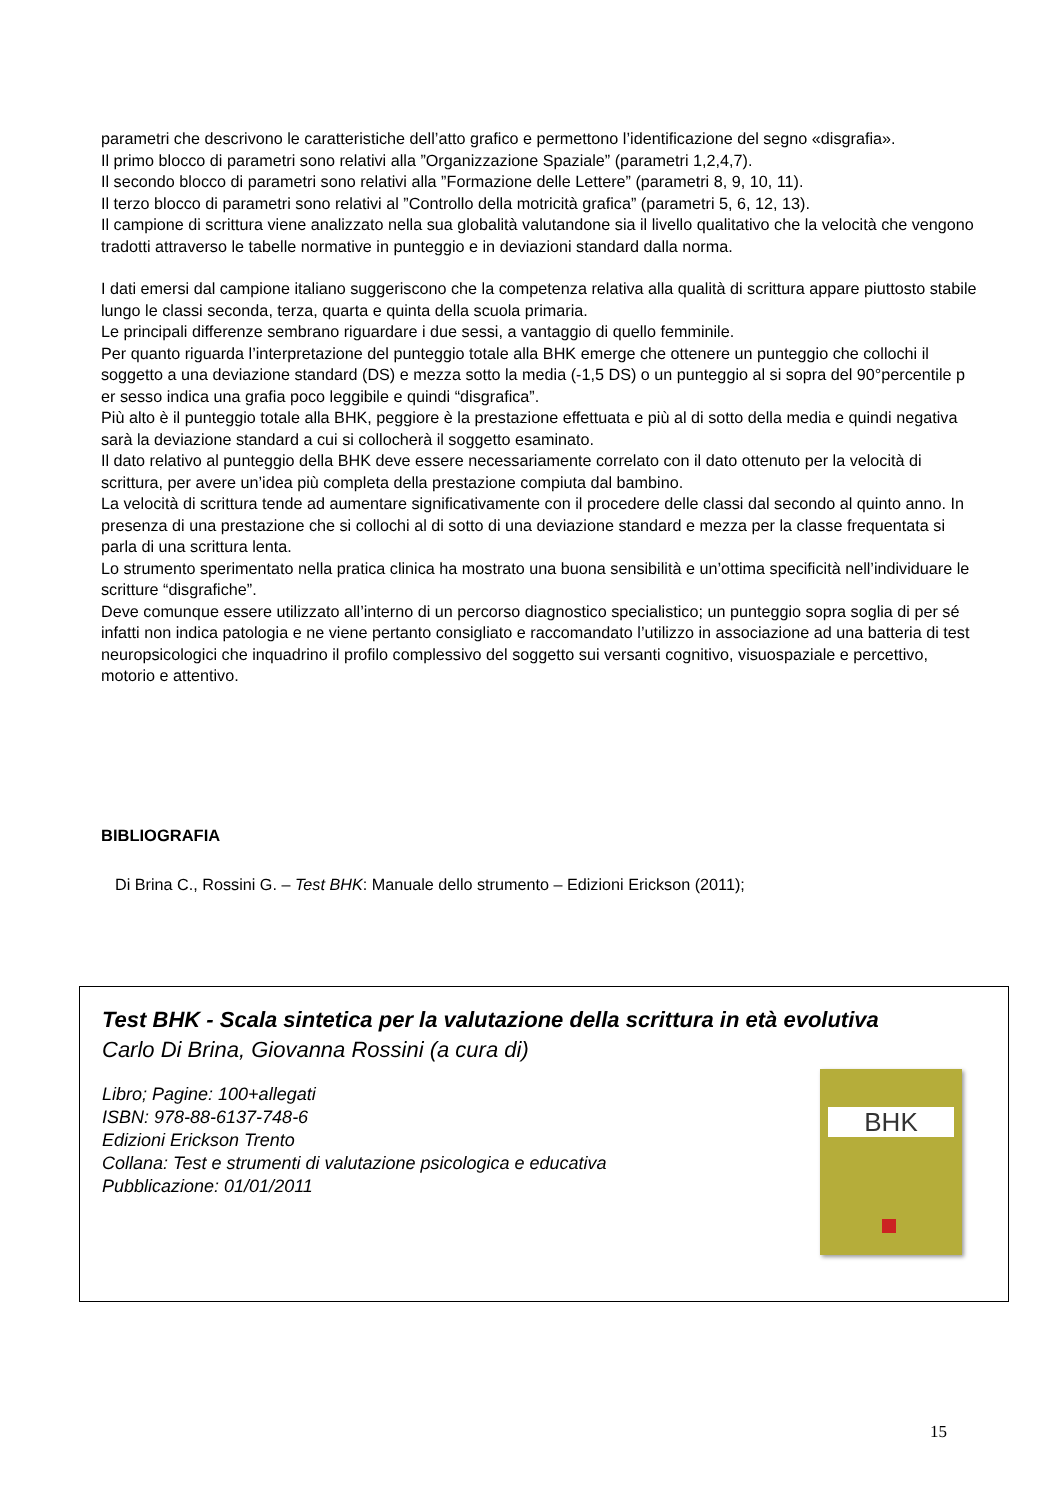parametri che descrivono le caratteristiche dell’atto grafico e permettono l’identificazione del segno «disgrafia».
Il primo blocco di parametri sono relativi alla ”Organizzazione Spaziale” (parametri 1,2,4,7).
Il secondo blocco di parametri sono relativi alla ”Formazione delle Lettere” (parametri 8, 9, 10, 11).
Il terzo blocco di parametri sono relativi al ”Controllo della motricità grafica” (parametri 5, 6, 12, 13).
Il campione di scrittura viene analizzato nella sua globalità valutandone sia il livello qualitativo che la velocità che vengono tradotti attraverso le tabelle normative in punteggio e in deviazioni standard dalla norma.
I dati emersi dal campione italiano suggeriscono che la competenza relativa alla qualità di scrittura appare piuttosto stabile lungo le classi seconda, terza, quarta e quinta della scuola primaria.
Le principali differenze sembrano riguardare i due sessi, a vantaggio di quello femminile.
Per quanto riguarda l’interpretazione del punteggio totale alla BHK emerge che ottenere un punteggio che collochi il soggetto a una deviazione standard (DS) e mezza sotto la media (-1,5 DS) o un punteggio al si sopra del 90°percentile p er sesso indica una grafia poco leggibile e quindi “disgrafica”.
Più alto è il punteggio totale alla BHK, peggiore è la prestazione effettuata e più al di sotto della media e quindi negativa sarà la deviazione standard a cui si collocherà il soggetto esaminato.
Il dato relativo al punteggio della BHK deve essere necessariamente correlato con il dato ottenuto per la velocità di scrittura, per avere un’idea più completa della prestazione compiuta dal bambino.
La velocità di scrittura tende ad aumentare significativamente con il procedere delle classi dal secondo al quinto anno. In presenza di una prestazione che si collochi al di sotto di una deviazione standard e mezza per la classe frequentata si parla di una scrittura lenta.
Lo strumento sperimentato nella pratica clinica ha mostrato una buona sensibilità e un’ottima specificità nell’individuare le scritture “disgrafiche”.
Deve comunque essere utilizzato all’interno di un percorso diagnostico specialistico; un punteggio sopra soglia di per sé infatti non indica patologia e ne viene pertanto consigliato e raccomandato l’utilizzo in associazione ad una batteria di test neuropsicologici che inquadrino il profilo complessivo del soggetto sui versanti cognitivo, visuospaziale e percettivo, motorio e attentivo.
BIBLIOGRAFIA
Di Brina C., Rossini G. – Test BHK: Manuale dello strumento – Edizioni Erickson (2011);
Test BHK - Scala sintetica per la valutazione della scrittura in età evolutiva
Carlo Di Brina, Giovanna Rossini (a cura di)
Libro; Pagine: 100+allegati
ISBN: 978-88-6137-748-6
Edizioni Erickson Trento
Collana: Test e strumenti di valutazione psicologica e educativa
Pubblicazione: 01/01/2011
BHK
15